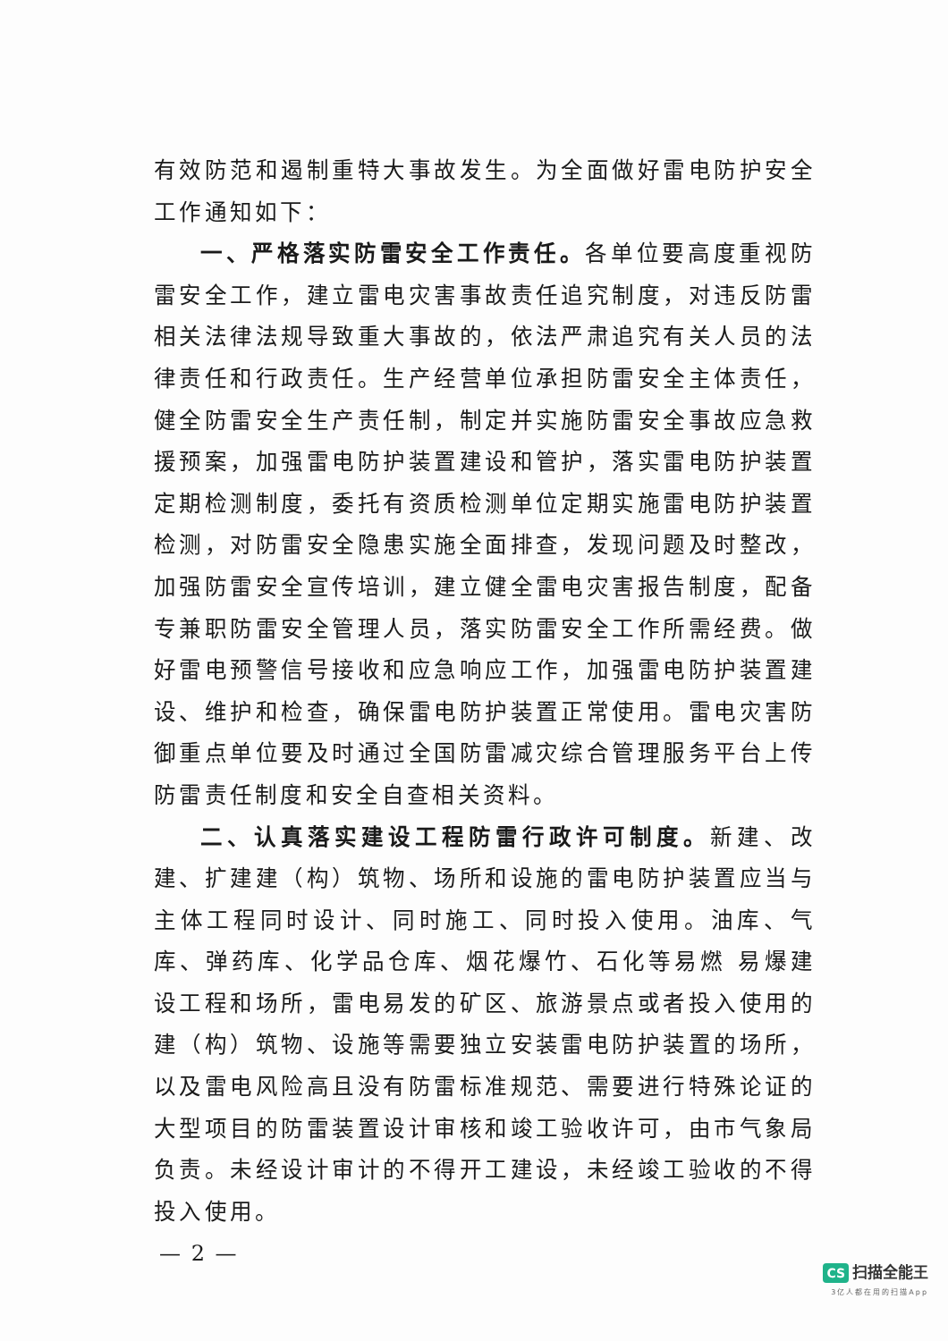有效防范和遏制重特大事故发生。为全面做好雷电防护安全工作通知如下：
一、严格落实防雷安全工作责任。各单位要高度重视防雷安全工作，建立雷电灾害事故责任追究制度，对违反防雷相关法律法规导致重大事故的，依法严肃追究有关人员的法律责任和行政责任。生产经营单位承担防雷安全主体责任，健全防雷安全生产责任制，制定并实施防雷安全事故应急救援预案，加强雷电防护装置建设和管护，落实雷电防护装置定期检测制度，委托有资质检测单位定期实施雷电防护装置检测，对防雷安全隐患实施全面排查，发现问题及时整改，加强防雷安全宣传培训，建立健全雷电灾害报告制度，配备专兼职防雷安全管理人员，落实防雷安全工作所需经费。做好雷电预警信号接收和应急响应工作，加强雷电防护装置建设、维护和检查，确保雷电防护装置正常使用。雷电灾害防御重点单位要及时通过全国防雷减灾综合管理服务平台上传防雷责任制度和安全自查相关资料。
二、认真落实建设工程防雷行政许可制度。新建、改建、扩建建（构）筑物、场所和设施的雷电防护装置应当与主体工程同时设计、同时施工、同时投入使用。油库、气库、弹药库、化学品仓库、烟花爆竹、石化等易燃 易爆建设工程和场所，雷电易发的矿区、旅游景点或者投入使用的建（构）筑物、设施等需要独立安装雷电防护装置的场所，以及雷电风险高且没有防雷标准规范、需要进行特殊论证的大型项目的防雷装置设计审核和竣工验收许可，由市气象局负责。未经设计审计的不得开工建设，未经竣工验收的不得投入使用。
— 2 —
CS 扫描全能王
3亿人都在用的扫描App